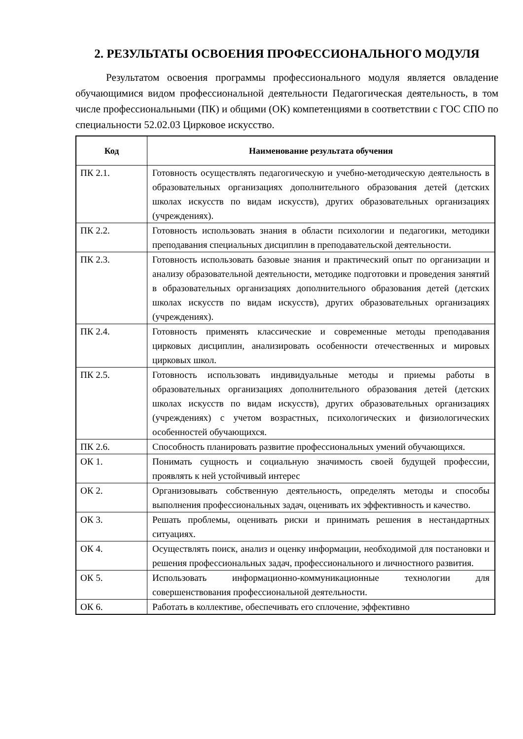2. РЕЗУЛЬТАТЫ ОСВОЕНИЯ ПРОФЕССИОНАЛЬНОГО МОДУЛЯ
Результатом освоения программы профессионального модуля является овладение обучающимися видом профессиональной деятельности Педагогическая деятельность, в том числе профессиональными (ПК) и общими (ОК) компетенциями в соответствии с ГОС СПО по специальности 52.02.03 Цирковое искусство.
| Код | Наименование результата обучения |
| --- | --- |
| ПК 2.1. | Готовность осуществлять педагогическую и учебно-методическую деятельность в образовательных организациях дополнительного образования детей (детских школах искусств по видам искусств), других образовательных организациях (учреждениях). |
| ПК 2.2. | Готовность использовать знания в области психологии и педагогики, методики преподавания специальных дисциплин в преподавательской деятельности. |
| ПК 2.3. | Готовность использовать базовые знания и практический опыт по организации и анализу образовательной деятельности, методике подготовки и проведения занятий в образовательных организациях дополнительного образования детей (детских школах искусств по видам искусств), других образовательных организациях (учреждениях). |
| ПК 2.4. | Готовность применять классические и современные методы преподавания цирковых дисциплин, анализировать особенности отечественных и мировых цирковых школ. |
| ПК 2.5. | Готовность использовать индивидуальные методы и приемы работы в образовательных организациях дополнительного образования детей (детских школах искусств по видам искусств), других образовательных организациях (учреждениях) с учетом возрастных, психологических и физиологических особенностей обучающихся. |
| ПК 2.6. | Способность планировать развитие профессиональных умений обучающихся. |
| ОК 1. | Понимать сущность и социальную значимость своей будущей профессии, проявлять к ней устойчивый интерес |
| ОК 2. | Организовывать собственную деятельность, определять методы и способы выполнения профессиональных задач, оценивать их эффективность и качество. |
| ОК 3. | Решать проблемы, оценивать риски и принимать решения в нестандартных ситуациях. |
| ОК 4. | Осуществлять поиск, анализ и оценку информации, необходимой для постановки и решения профессиональных задач, профессионального и личностного развития. |
| ОК 5. | Использовать информационно-коммуникационные технологии для совершенствования профессиональной деятельности. |
| ОК 6. | Работать в коллективе, обеспечивать его сплочение, эффективно |